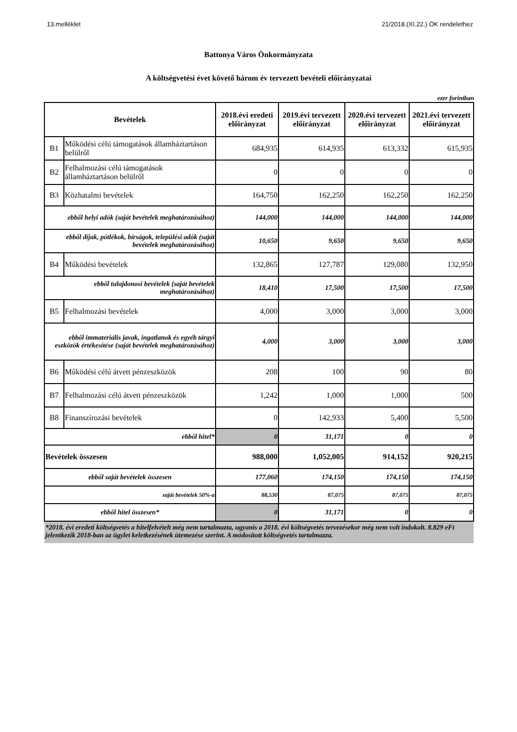13.melléklet 21/2018.(XI.22.) ÖK rendelethez
Battonya Város Önkormányzata
A költségvetési évet követő három év tervezett bevételi előirányzatai
ezer forintban
| Bevételek | | 2018.évi eredeti előirányzat | 2019.évi tervezett előirányzat | 2020.évi tervezett előirányzat | 2021.évi tervezett előirányzat |
| --- | --- | --- | --- | --- | --- |
| B1 | Működési célú támogatások államháztartáson belülről | 684,935 | 614,935 | 613,332 | 615,935 |
| B2 | Felhalmozási célú támogatások államháztartáson belülről | 0 | 0 | 0 | 0 |
| B3 | Közhatalmi bevételek | 164,750 | 162,250 | 162,250 | 162,250 |
| ebből helyi adók (saját bevételek meghatározásához) | | 144,000 | 144,000 | 144,000 | 144,000 |
| ebből díjak, pótlékok, bírságok, települési adók (saját bevételek meghatározásához) | | 10,650 | 9,650 | 9,650 | 9,650 |
| B4 | Működési bevételek | 132,865 | 127,787 | 129,080 | 132,950 |
| ebből tulajdonosi bevételek (saját bevételek meghatározásához) | | 18,410 | 17,500 | 17,500 | 17,500 |
| B5 | Felhalmozási bevételek | 4,000 | 3,000 | 3,000 | 3,000 |
| ebből immateriális javak, ingatlanok és egyéb tárgyi eszközök értékesítése (saját bevételek meghatározásához) | | 4,000 | 3,000 | 3,000 | 3,000 |
| B6 | Működési célú átvett pénzeszközök | 208 | 100 | 90 | 80 |
| B7 | Felhalmozási célú átvett pénzeszközök | 1,242 | 1,000 | 1,000 | 500 |
| B8 | Finanszírozási bevételek | 0 | 142,933 | 5,400 | 5,500 |
| ebből hitel* | | 0 | 31,171 | 0 | 0 |
| Bevételek összesen | | 988,000 | 1,052,005 | 914,152 | 920,215 |
| ebből saját bevételek összesen | | 177,060 | 174,150 | 174,150 | 174,150 |
| saját bevételek 50%-a | | 88,530 | 87,075 | 87,075 | 87,075 |
| ebből hitel összesen* | | 0 | 31,171 | 0 | 0 |
| *2018. évi eredeti költségvetés a hitelfelvételt még nem tartalmazta, ugyanis a 2018. évi költségvetés tervezésekor még nem volt indokolt. 8.829 eFt jelentkezik 2018-ban az ügylet keletkezésének ütemezése szerint. A módosított költségvetés tartalmazza. | | | | | |